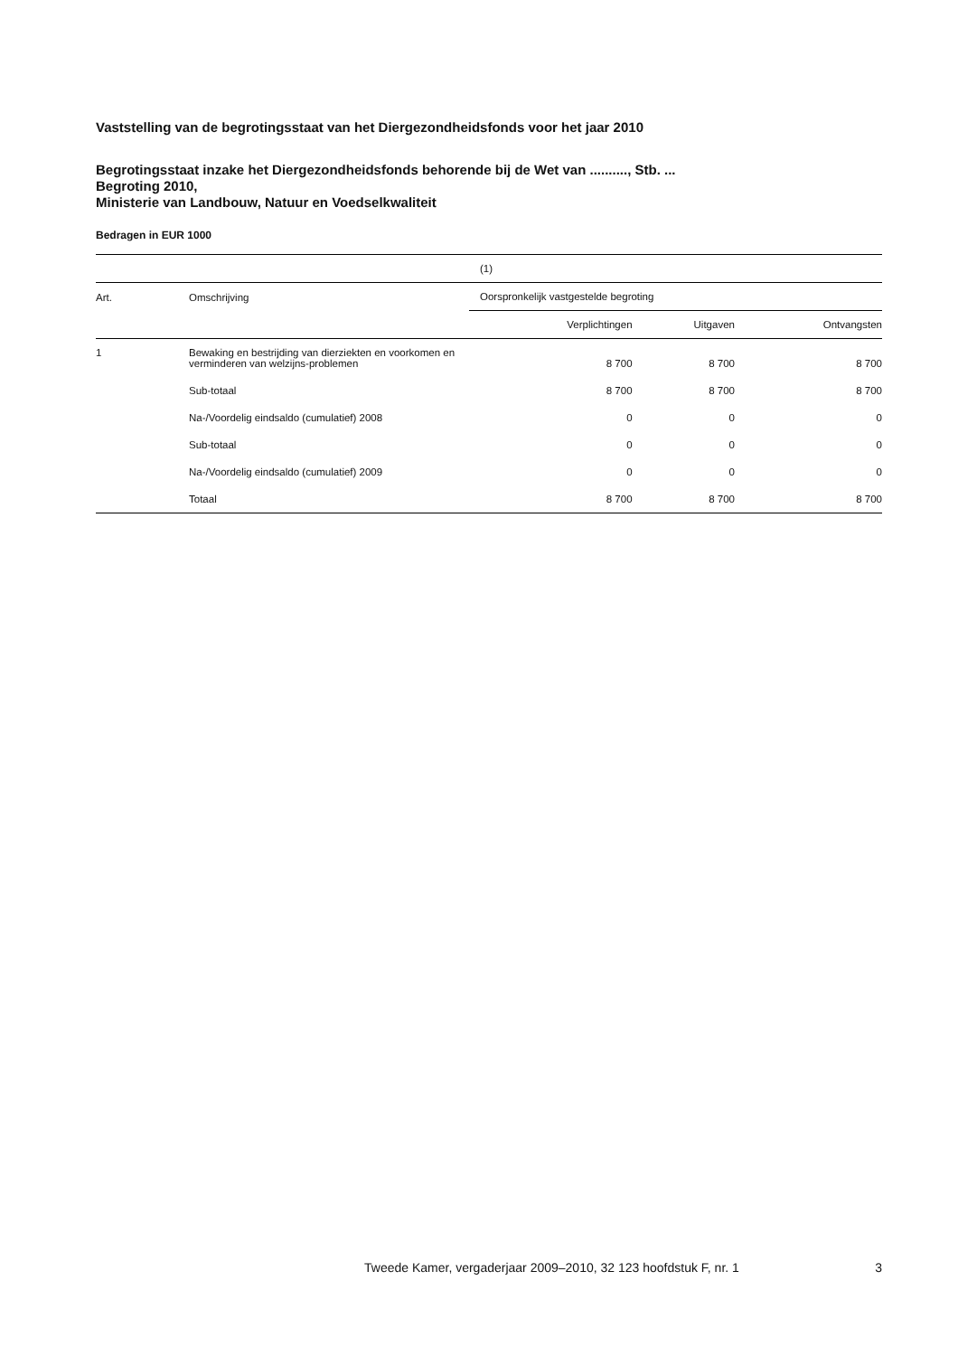Vaststelling van de begrotingsstaat van het Diergezondheidsfonds voor het jaar 2010
Begrotingsstaat inzake het Diergezondheidsfonds behorende bij de Wet van .........., Stb. ...
Begroting 2010,
Ministerie van Landbouw, Natuur en Voedselkwaliteit
Bedragen in EUR 1000
| | | (1) | | |
| --- | --- | --- | --- | --- |
| Art. | Omschrijving | Oorspronkelijk vastgestelde begroting | | |
| | | Verplichtingen | Uitgaven | Ontvangsten |
| 1 | Bewaking en bestrijding van dierziekten en voorkomen en verminderen van welzijns-problemen | 8 700 | 8 700 | 8 700 |
| | Sub-totaal | 8 700 | 8 700 | 8 700 |
| | Na-/Voordelig eindsaldo (cumulatief) 2008 | 0 | 0 | 0 |
| | Sub-totaal | 0 | 0 | 0 |
| | Na-/Voordelig eindsaldo (cumulatief) 2009 | 0 | 0 | 0 |
| | Totaal | 8 700 | 8 700 | 8 700 |
Tweede Kamer, vergaderjaar 2009–2010, 32 123 hoofdstuk F, nr. 1 3